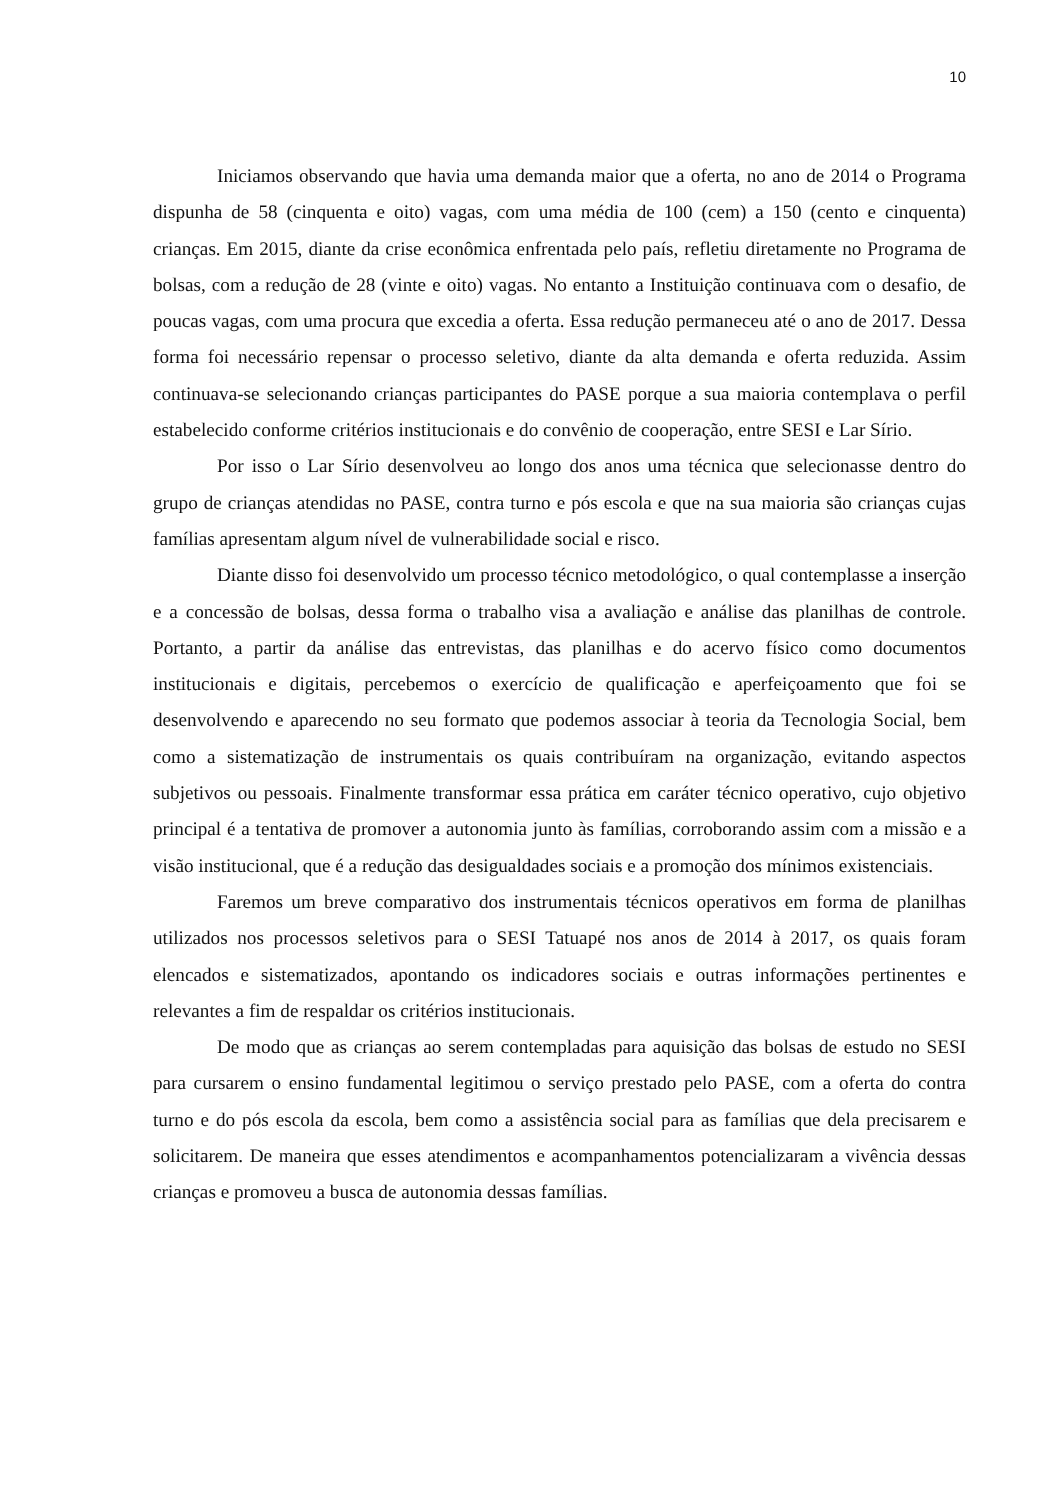10
Iniciamos observando que havia uma demanda maior que a oferta, no ano de 2014 o Programa dispunha de 58 (cinquenta e oito) vagas, com uma média de 100 (cem) a 150 (cento e cinquenta) crianças. Em 2015, diante da crise econômica enfrentada pelo país, refletiu diretamente no Programa de bolsas, com a redução de 28 (vinte e oito) vagas. No entanto a Instituição continuava com o desafio, de poucas vagas, com uma procura que excedia a oferta. Essa redução permaneceu até o ano de 2017. Dessa forma foi necessário repensar o processo seletivo, diante da alta demanda e oferta reduzida. Assim continuava-se selecionando crianças participantes do PASE porque a sua maioria contemplava o perfil estabelecido conforme critérios institucionais e do convênio de cooperação, entre SESI e Lar Sírio.
Por isso o Lar Sírio desenvolveu ao longo dos anos uma técnica que selecionasse dentro do grupo de crianças atendidas no PASE, contra turno e pós escola e que na sua maioria são crianças cujas famílias apresentam algum nível de vulnerabilidade social e risco.
Diante disso foi desenvolvido um processo técnico metodológico, o qual contemplasse a inserção e a concessão de bolsas, dessa forma o trabalho visa a avaliação e análise das planilhas de controle. Portanto, a partir da análise das entrevistas, das planilhas e do acervo físico como documentos institucionais e digitais, percebemos o exercício de qualificação e aperfeiçoamento que foi se desenvolvendo e aparecendo no seu formato que podemos associar à teoria da Tecnologia Social, bem como a sistematização de instrumentais os quais contribuíram na organização, evitando aspectos subjetivos ou pessoais. Finalmente transformar essa prática em caráter técnico operativo, cujo objetivo principal é a tentativa de promover a autonomia junto às famílias, corroborando assim com a missão e a visão institucional, que é a redução das desigualdades sociais e a promoção dos mínimos existenciais.
Faremos um breve comparativo dos instrumentais técnicos operativos em forma de planilhas utilizados nos processos seletivos para o SESI Tatuapé nos anos de 2014 à 2017, os quais foram elencados e sistematizados, apontando os indicadores sociais e outras informações pertinentes e relevantes a fim de respaldar os critérios institucionais.
De modo que as crianças ao serem contempladas para aquisição das bolsas de estudo no SESI para cursarem o ensino fundamental legitimou o serviço prestado pelo PASE, com a oferta do contra turno e do pós escola da escola, bem como a assistência social para as famílias que dela precisarem e solicitarem. De maneira que esses atendimentos e acompanhamentos potencializaram a vivência dessas crianças e promoveu a busca de autonomia dessas famílias.